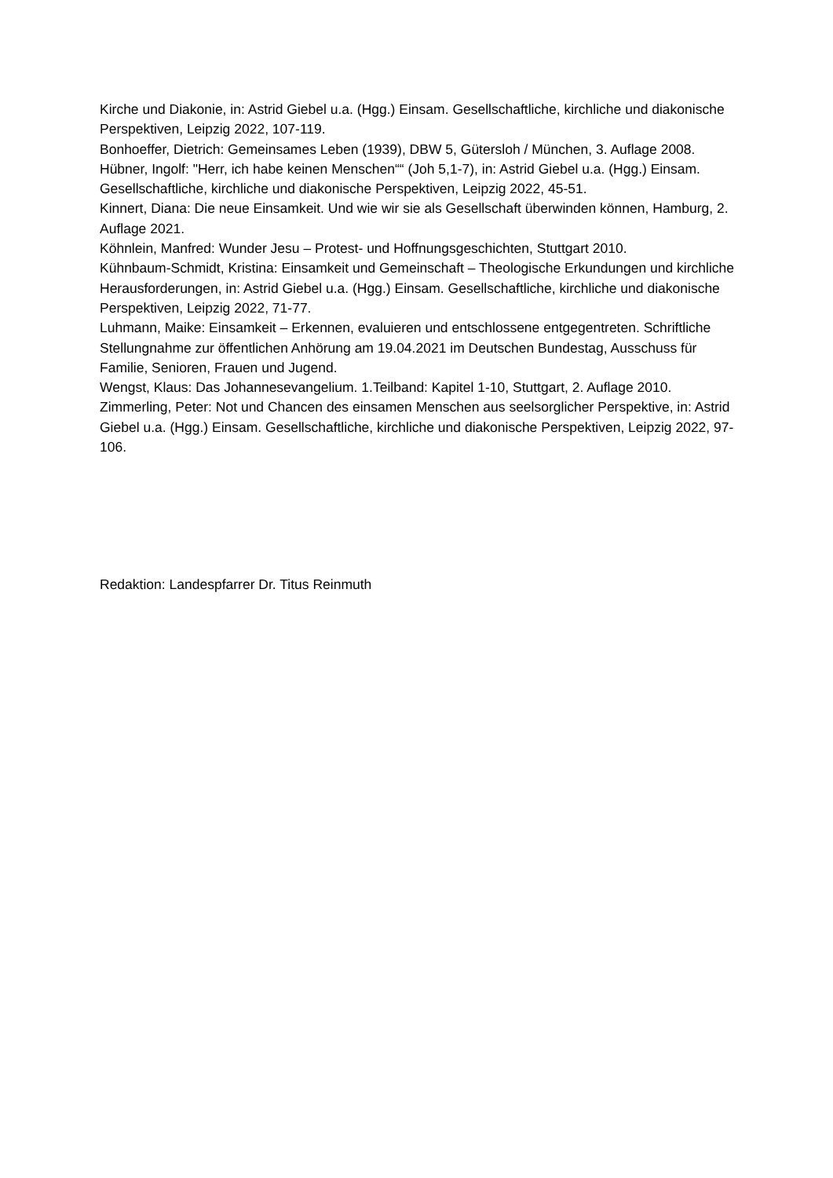Kirche und Diakonie, in: Astrid Giebel u.a. (Hgg.) Einsam. Gesellschaftliche, kirchliche und diakonische Perspektiven, Leipzig 2022, 107-119.
Bonhoeffer, Dietrich: Gemeinsames Leben (1939), DBW 5, Gütersloh / München, 3. Auflage 2008.
Hübner, Ingolf: "Herr, ich habe keinen Menschen““ (Joh 5,1-7), in: Astrid Giebel u.a. (Hgg.) Einsam. Gesellschaftliche, kirchliche und diakonische Perspektiven, Leipzig 2022, 45-51.
Kinnert, Diana: Die neue Einsamkeit. Und wie wir sie als Gesellschaft überwinden können, Hamburg, 2. Auflage 2021.
Köhnlein, Manfred: Wunder Jesu – Protest- und Hoffnungsgeschichten, Stuttgart 2010.
Kühnbaum-Schmidt, Kristina: Einsamkeit und Gemeinschaft – Theologische Erkundungen und kirchliche Herausforderungen, in: Astrid Giebel u.a. (Hgg.) Einsam. Gesellschaftliche, kirchliche und diakonische Perspektiven, Leipzig 2022, 71-77.
Luhmann, Maike: Einsamkeit – Erkennen, evaluieren und entschlossene entgegentreten. Schriftliche Stellungnahme zur öffentlichen Anhörung am 19.04.2021 im Deutschen Bundestag, Ausschuss für Familie, Senioren, Frauen und Jugend.
Wengst, Klaus: Das Johannesevangelium. 1.Teilband: Kapitel 1-10, Stuttgart, 2. Auflage 2010.
Zimmerling, Peter: Not und Chancen des einsamen Menschen aus seelsorglicher Perspektive, in: Astrid Giebel u.a. (Hgg.) Einsam. Gesellschaftliche, kirchliche und diakonische Perspektiven, Leipzig 2022, 97-106.
Redaktion: Landespfarrer Dr. Titus Reinmuth